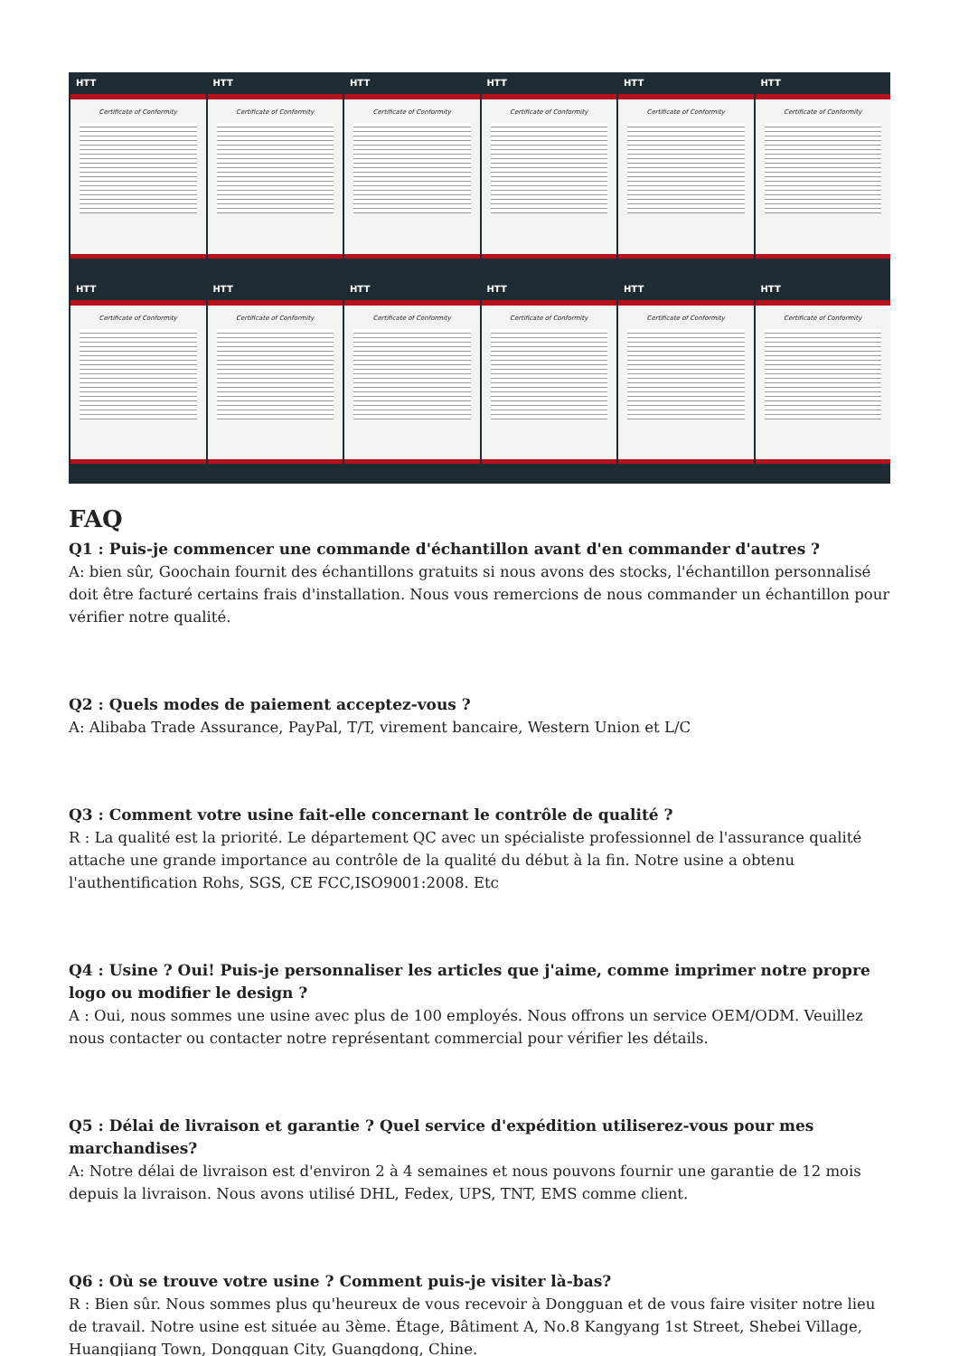HTT
Certificate of Conformity
HTT
Certificate of Conformity
HTT
Certificate of Conformity
HTT
Certificate of Conformity
HTT
Certificate of Conformity
HTT
Certificate of Conformity
HTT
Certificate of Conformity
HTT
Certificate of Conformity
HTT
Certificate of Conformity
HTT
Certificate of Conformity
HTT
Certificate of Conformity
HTT
Certificate of Conformity
FAQ
Q1 : Puis-je commencer une commande d'échantillon avant d'en commander d'autres ?
A: bien sûr, Goochain fournit des échantillons gratuits si nous avons des stocks, l'échantillon personnalisé doit être facturé certains frais d'installation. Nous vous remercions de nous commander un échantillon pour vérifier notre qualité.
Q2 : Quels modes de paiement acceptez-vous ?
A: Alibaba Trade Assurance, PayPal, T/T, virement bancaire, Western Union et L/C
Q3 : Comment votre usine fait-elle concernant le contrôle de qualité ?
R : La qualité est la priorité. Le département QC avec un spécialiste professionnel de l'assurance qualité attache une grande importance au contrôle de la qualité du début à la fin. Notre usine a obtenu l'authentification Rohs, SGS, CE FCC,ISO9001:2008. Etc
Q4 : Usine ? Oui! Puis-je personnaliser les articles que j'aime, comme imprimer notre propre logo ou modifier le design ?
A : Oui, nous sommes une usine avec plus de 100 employés. Nous offrons un service OEM/ODM. Veuillez nous contacter ou contacter notre représentant commercial pour vérifier les détails.
Q5 : Délai de livraison et garantie ? Quel service d'expédition utiliserez-vous pour mes marchandises?
A: Notre délai de livraison est d'environ 2 à 4 semaines et nous pouvons fournir une garantie de 12 mois depuis la livraison. Nous avons utilisé DHL, Fedex, UPS, TNT, EMS comme client.
Q6 : Où se trouve votre usine ? Comment puis-je visiter là-bas?
R : Bien sûr. Nous sommes plus qu'heureux de vous recevoir à Dongguan et de vous faire visiter notre lieu de travail. Notre usine est située au 3ème. Étage, Bâtiment A, No.8 Kangyang 1st Street, Shebei Village, Huangjiang Town, Dongguan City, Guangdong, Chine.